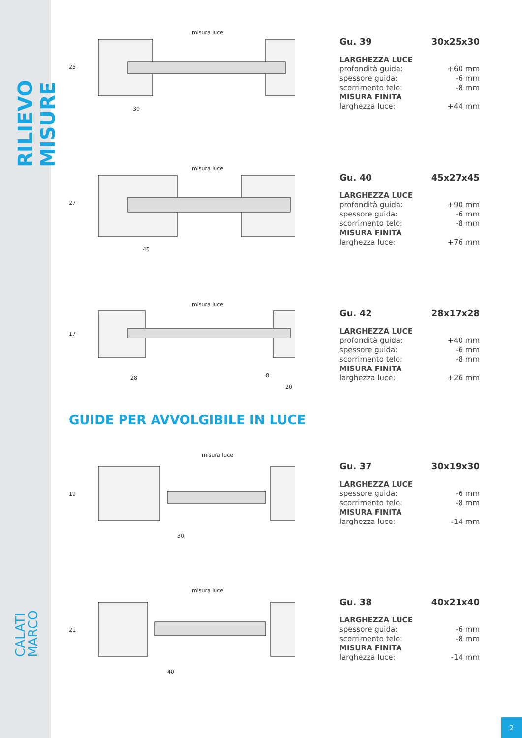RILIEVO MISURE
CALATI
MARCO
misura luce
30
25
Gu. 39 30x25x30
LARGHEZZA LUCE
profondità guida: +60 mm
spessore guida: -6 mm
scorrimento telo: -8 mm
MISURA FINITA
larghezza luce: +44 mm
misura luce
45
27
Gu. 40 45x27x45
LARGHEZZA LUCE
profondità guida: +90 mm
spessore guida: -6 mm
scorrimento telo: -8 mm
MISURA FINITA
larghezza luce: +76 mm
misura luce
28 8
20
17
Gu. 42 28x17x28
LARGHEZZA LUCE
profondità guida: +40 mm
spessore guida: -6 mm
scorrimento telo: -8 mm
MISURA FINITA
larghezza luce: +26 mm
GUIDE PER AVVOLGIBILE IN LUCE
misura luce
30
19
Gu. 37 30x19x30
LARGHEZZA LUCE
spessore guida: -6 mm
scorrimento telo: -8 mm
MISURA FINITA
larghezza luce: -14 mm
misura luce
40
21
Gu. 38 40x21x40
LARGHEZZA LUCE
spessore guida: -6 mm
scorrimento telo: -8 mm
MISURA FINITA
larghezza luce: -14 mm
2